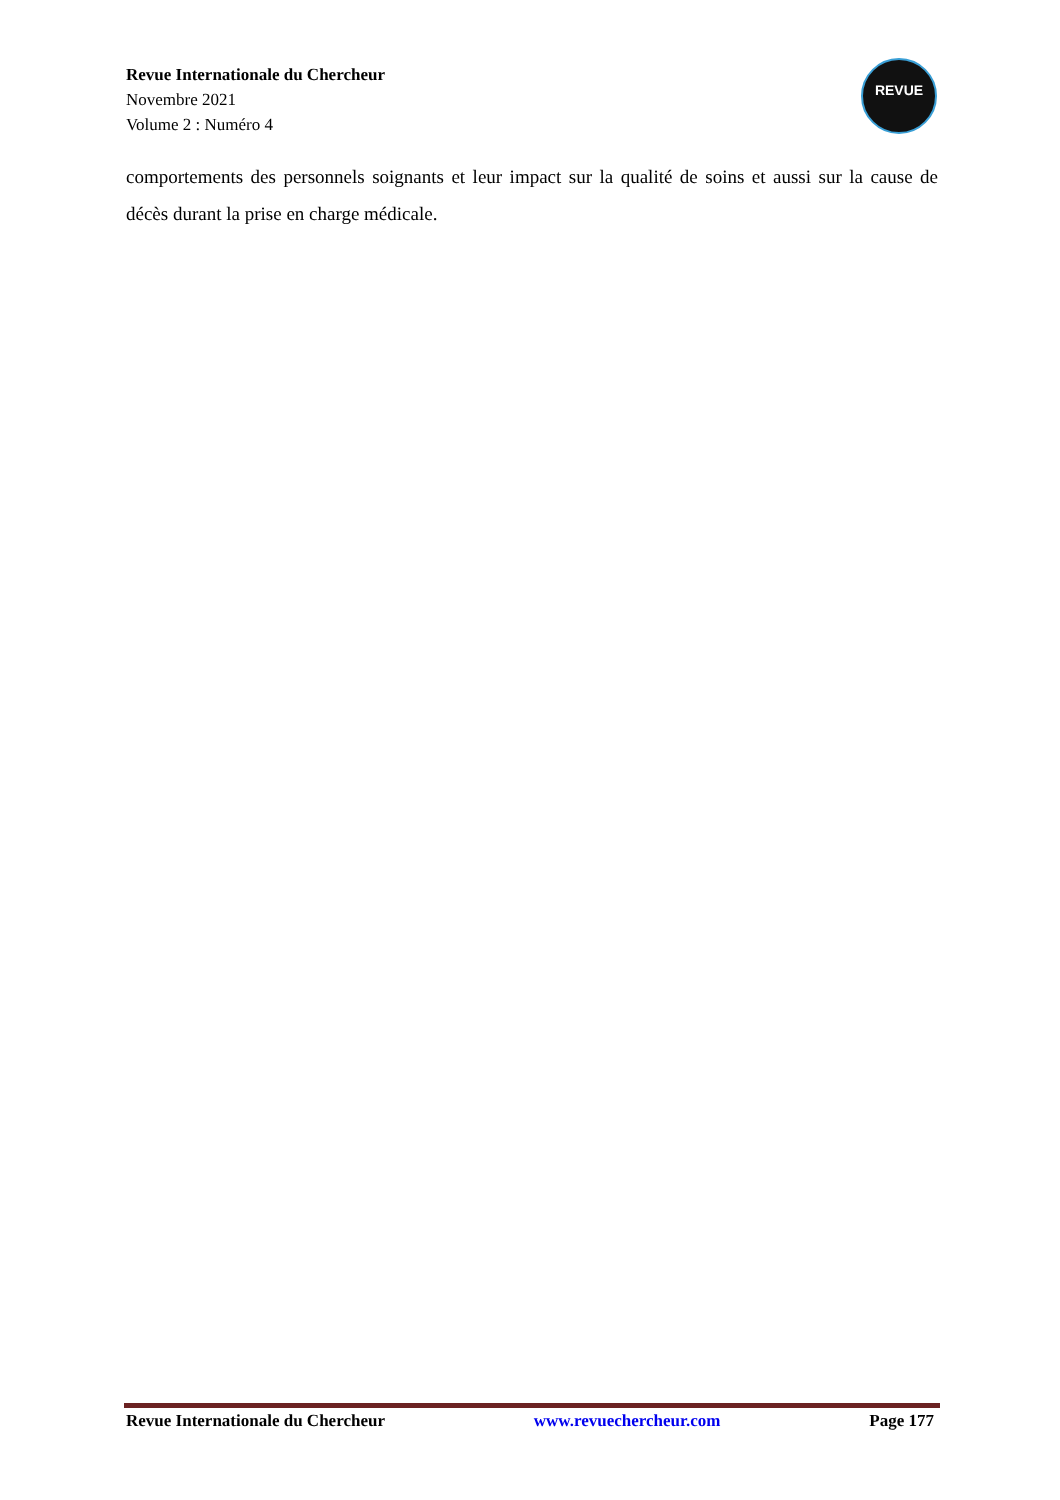Revue Internationale du Chercheur
Novembre 2021
Volume 2 : Numéro 4
REVUE
comportements des personnels soignants et leur impact sur la qualité de soins et aussi sur la cause de décès durant la prise en charge médicale.
Revue Internationale du Chercheur www.revuechercheur.com Page 177